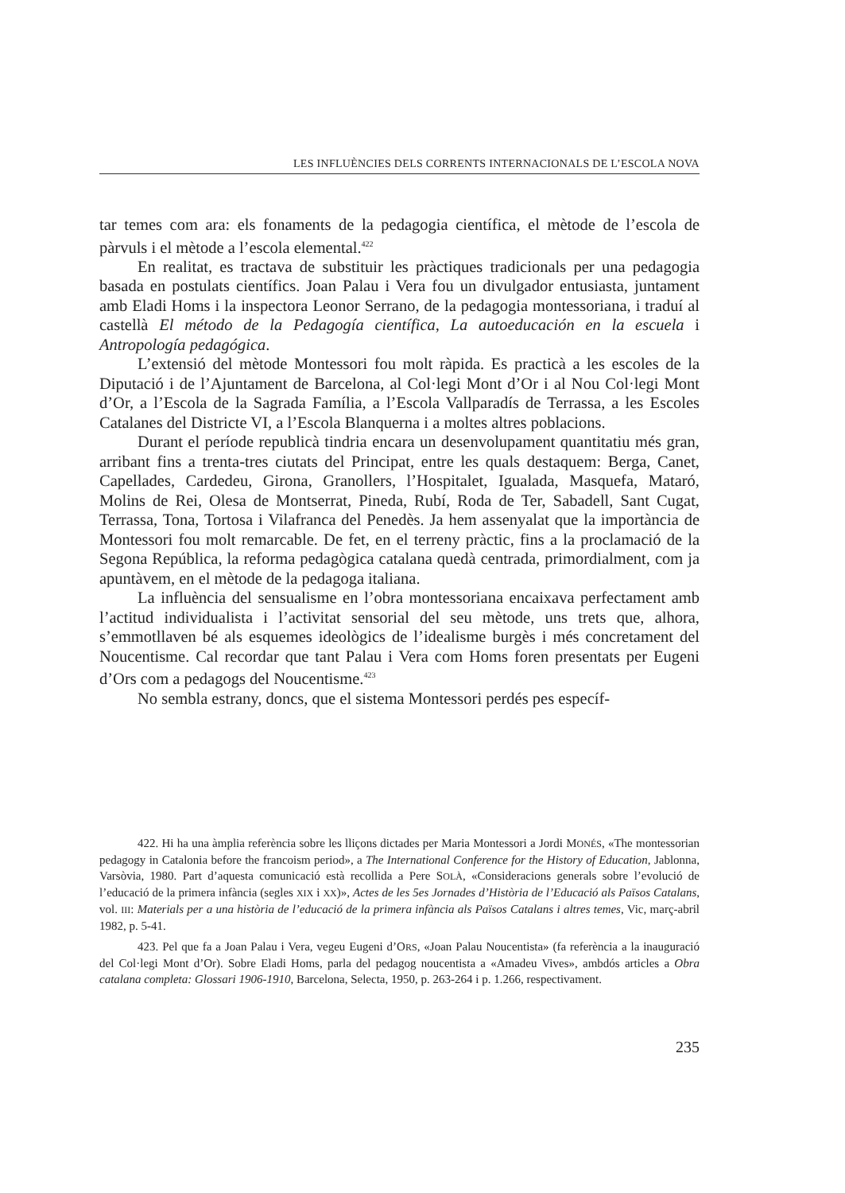LES INFLUÈNCIES DELS CORRENTS INTERNACIONALS DE L’ESCOLA NOVA
tar temes com ara: els fonaments de la pedagogia científica, el mètode de l’escola de pàrvuls i el mètode a l’escola elemental.<sup>422</sup>
En realitat, es tractava de substituir les pràctiques tradicionals per una pedagogia basada en postulats científics. Joan Palau i Vera fou un divulgador entusiasta, juntament amb Eladi Homs i la inspectora Leonor Serrano, de la pedagogia montessoriana, i traduí al castellà El método de la Pedagogía científica, La autoeducación en la escuela i Antropología pedagógica.
L’extensió del mètode Montessori fou molt ràpida. Es practicà a les escoles de la Diputació i de l’Ajuntament de Barcelona, al Col·legi Mont d’Or i al Nou Col·legi Mont d’Or, a l’Escola de la Sagrada Família, a l’Escola Vallparadís de Terrassa, a les Escoles Catalanes del Districte VI, a l’Escola Blanquerna i a moltes altres poblacions.
Durant el període republicà tindria encara un desenvolupament quantitatiu més gran, arribant fins a trenta-tres ciutats del Principat, entre les quals destaquem: Berga, Canet, Capellades, Cardedeu, Girona, Granollers, l’Hospitalet, Igualada, Masquefa, Mataró, Molins de Rei, Olesa de Montserrat, Pineda, Rubí, Roda de Ter, Sabadell, Sant Cugat, Terrassa, Tona, Tortosa i Vilafranca del Penedès. Ja hem assenyalat que la importància de Montessori fou molt remarcable. De fet, en el terreny pràctic, fins a la proclamació de la Segona República, la reforma pedagògica catalana quedà centrada, primordialment, com ja apuntàvem, en el mètode de la pedagoga italiana.
La influència del sensualisme en l’obra montessoriana encaixava perfectament amb l’actitud individualista i l’activitat sensorial del seu mètode, uns trets que, alhora, s’emmotllaven bé als esquemes ideològics de l’idealisme burgès i més concretament del Noucentisme. Cal recordar que tant Palau i Vera com Homs foren presentats per Eugeni d’Ors com a pedagogs del Noucentisme.<sup>423</sup>
No sembla estrany, doncs, que el sistema Montessori perdés pes específ-
422. Hi ha una àmplia referència sobre les lliçons dictades per Maria Montessori a Jordi MONÉS, «The montessorian pedagogy in Catalonia before the francoism period», a The International Conference for the History of Education, Jablonna, Varsòvia, 1980. Part d’aquesta comunicació està recollida a Pere SOLÀ, «Consideracions generals sobre l’evolució de l’educació de la primera infància (segles XIX i XX)», Actes de les 5es Jornades d’Història de l’Educació als Països Catalans, vol. III: Materials per a una història de l’educació de la primera infància als Països Catalans i altres temes, Vic, març-abril 1982, p. 5-41.
423. Pel que fa a Joan Palau i Vera, vegeu Eugeni d’ORS, «Joan Palau Noucentista» (fa referència a la inauguració del Col·legi Mont d’Or). Sobre Eladi Homs, parla del pedagog noucentista a «Amadeu Vives», ambdós articles a Obra catalana completa: Glossari 1906-1910, Barcelona, Selecta, 1950, p. 263-264 i p. 1.266, respectivament.
235